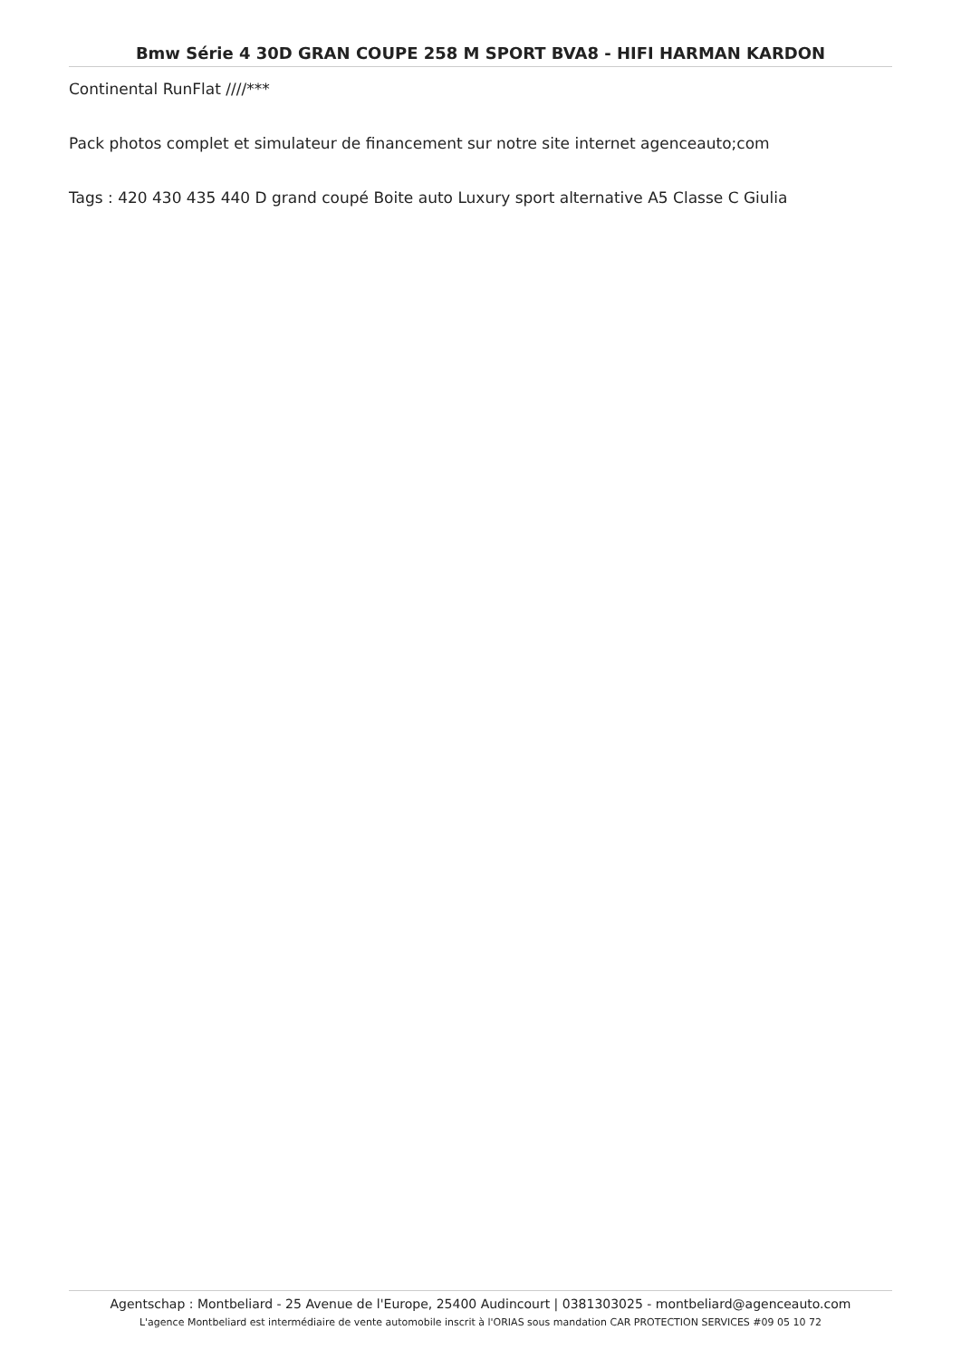Bmw Série 4 30D GRAN COUPE 258 M SPORT BVA8 - HIFI HARMAN KARDON
Continental RunFlat ////***
Pack photos complet et simulateur de financement sur notre site internet agenceauto;com
Tags : 420 430 435 440 D grand coupé Boite auto Luxury sport alternative A5 Classe C Giulia
Agentschap : Montbeliard - 25 Avenue de l'Europe, 25400 Audincourt | 0381303025 - montbeliard@agenceauto.com
L'agence Montbeliard est intermédiaire de vente automobile inscrit à l'ORIAS sous mandation CAR PROTECTION SERVICES #09 05 10 72